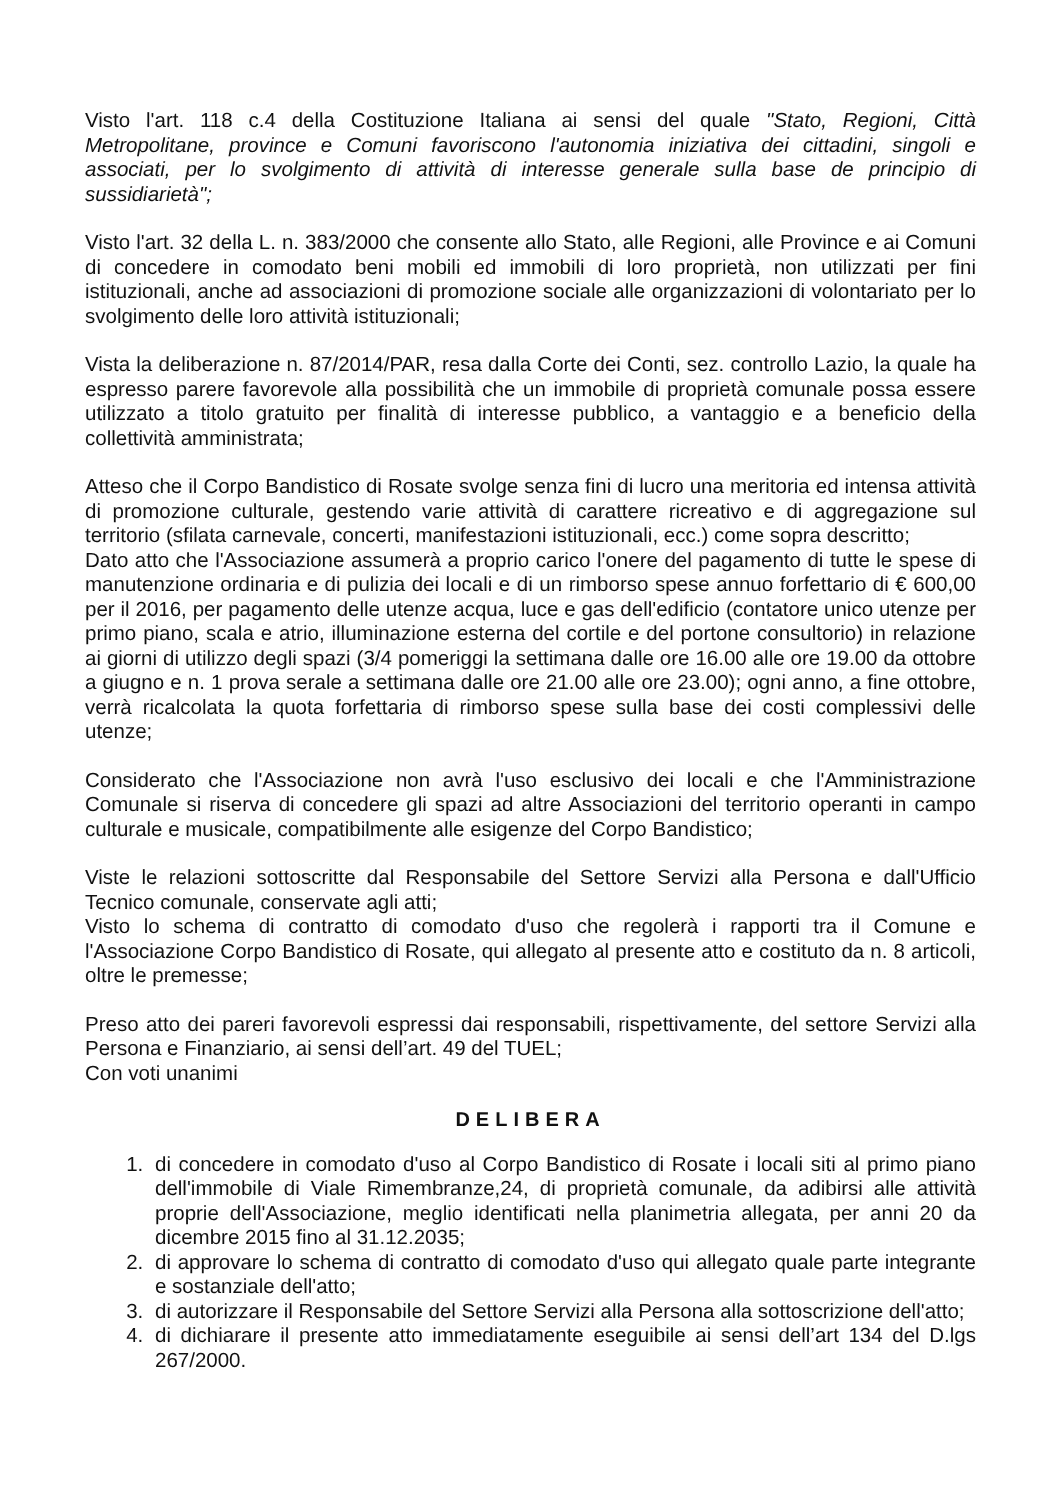Visto l'art. 118 c.4 della Costituzione Italiana ai sensi del quale "Stato, Regioni, Città Metropolitane, province e Comuni favoriscono l'autonomia iniziativa dei cittadini, singoli e associati, per lo svolgimento di attività di interesse generale sulla base de principio di sussidiarietà";
Visto l'art. 32 della L. n. 383/2000 che consente allo Stato, alle Regioni, alle Province e ai Comuni di concedere in comodato beni mobili ed immobili di loro proprietà, non utilizzati per fini istituzionali, anche ad associazioni di promozione sociale alle organizzazioni di volontariato per lo svolgimento delle loro attività istituzionali;
Vista la deliberazione n. 87/2014/PAR, resa dalla Corte dei Conti, sez. controllo Lazio, la quale ha espresso parere favorevole alla possibilità che un immobile di proprietà comunale possa essere utilizzato a titolo gratuito per finalità di interesse pubblico, a vantaggio e a beneficio della collettività amministrata;
Atteso che il Corpo Bandistico di Rosate svolge senza fini di lucro una meritoria ed intensa attività di promozione culturale, gestendo varie attività di carattere ricreativo e di aggregazione sul territorio (sfilata carnevale, concerti, manifestazioni istituzionali, ecc.) come sopra descritto;
Dato atto che l'Associazione assumerà a proprio carico l'onere del pagamento di tutte le spese di manutenzione ordinaria e di pulizia dei locali e di un rimborso spese annuo forfettario di € 600,00 per il 2016, per pagamento delle utenze acqua, luce e gas dell'edificio (contatore unico utenze per primo piano, scala e atrio, illuminazione esterna del cortile e del portone consultorio) in relazione ai giorni di utilizzo degli spazi (3/4 pomeriggi la settimana dalle ore 16.00 alle ore 19.00 da ottobre a giugno e n. 1 prova serale a settimana dalle ore 21.00 alle ore 23.00); ogni anno, a fine ottobre, verrà ricalcolata la quota forfettaria di rimborso spese sulla base dei costi complessivi delle utenze;
Considerato che l'Associazione non avrà l'uso esclusivo dei locali e che l'Amministrazione Comunale si riserva di concedere gli spazi ad altre Associazioni del territorio operanti in campo culturale e musicale, compatibilmente alle esigenze del Corpo Bandistico;
Viste le relazioni sottoscritte dal Responsabile del Settore Servizi alla Persona e dall'Ufficio Tecnico comunale, conservate agli atti;
Visto lo schema di contratto di comodato d'uso che regolerà i rapporti tra il Comune e l'Associazione Corpo Bandistico di Rosate, qui allegato al presente atto e costituto da n. 8 articoli, oltre le premesse;
Preso atto dei pareri favorevoli espressi dai responsabili, rispettivamente, del settore Servizi alla Persona e Finanziario, ai sensi dell’art. 49 del TUEL;
Con voti unanimi
DELIBERA
1. di concedere in comodato d'uso al Corpo Bandistico di Rosate i locali siti al primo piano dell'immobile di Viale Rimembranze,24, di proprietà comunale, da adibirsi alle attività proprie dell'Associazione, meglio identificati nella planimetria allegata, per anni 20 da dicembre 2015 fino al 31.12.2035;
2. di approvare lo schema di contratto di comodato d'uso qui allegato quale parte integrante e sostanziale dell'atto;
3. di autorizzare il Responsabile del Settore Servizi alla Persona alla sottoscrizione dell'atto;
4. di dichiarare il presente atto immediatamente eseguibile ai sensi dell’art 134 del D.lgs 267/2000.